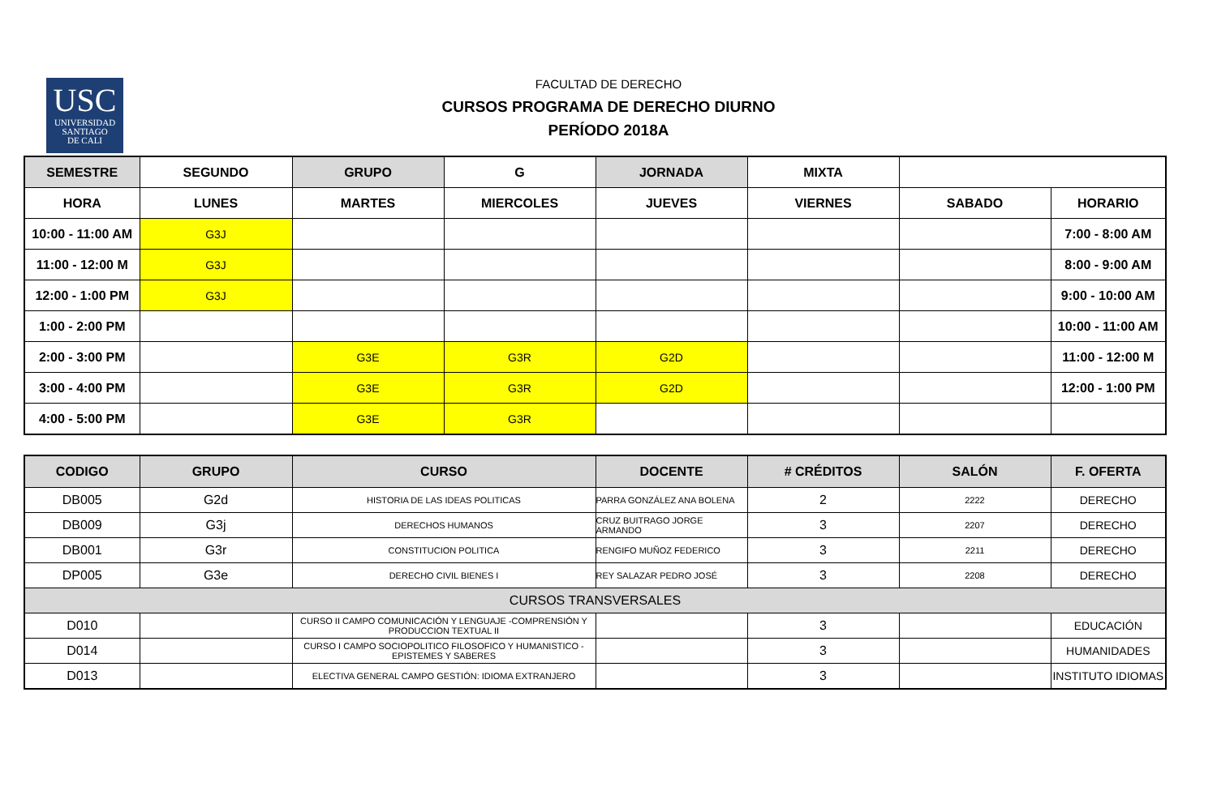USC
UNIVERSIDAD
SANTIAGO
DE CALI
FACULTAD DE DERECHO
CURSOS PROGRAMA DE DERECHO DIURNO
PERÍODO 2018A
| SEMESTRE | SEGUNDO | GRUPO | G | JORNADA | MIXTA | | |
| HORA | LUNES | MARTES | MIERCOLES | JUEVES | VIERNES | SABADO | HORARIO |
| 10:00 - 11:00 AM | G3J | | | | | | 7:00 - 8:00 AM |
| 11:00 - 12:00 M | G3J | | | | | | 8:00 - 9:00 AM |
| 12:00 - 1:00 PM | G3J | | | | | | 9:00 - 10:00 AM |
| 1:00 - 2:00 PM | | | | | | | 10:00 - 11:00 AM |
| 2:00 - 3:00 PM | | G3E | G3R | G2D | | | 11:00 - 12:00 M |
| 3:00 - 4:00 PM | | G3E | G3R | G2D | | | 12:00 - 1:00 PM |
| 4:00 - 5:00 PM | | G3E | G3R | | | | |
| CODIGO | GRUPO | CURSO | DOCENTE | # CRÉDITOS | SALÓN | F. OFERTA |
| DB005 | G2d | HISTORIA DE LAS IDEAS POLITICAS | PARRA GONZÁLEZ ANA BOLENA | 2 | 2222 | DERECHO |
| DB009 | G3j | DERECHOS HUMANOS | CRUZ BUITRAGO JORGE ARMANDO | 3 | 2207 | DERECHO |
| DB001 | G3r | CONSTITUCION POLITICA | RENGIFO MUÑOZ FEDERICO | 3 | 2211 | DERECHO |
| DP005 | G3e | DERECHO CIVIL BIENES I | REY SALAZAR PEDRO JOSÉ | 3 | 2208 | DERECHO |
| CURSOS TRANSVERSALES | | | | | | |
| D010 | | CURSO II CAMPO COMUNICACIÓN Y LENGUAJE -COMPRENSIÓN Y PRODUCCION TEXTUAL II | | 3 | | EDUCACIÓN |
| D014 | | CURSO I CAMPO SOCIOPOLITICO FILOSOFICO Y HUMANISTICO - EPISTEMES Y SABERES | | 3 | | HUMANIDADES |
| D013 | | ELECTIVA GENERAL CAMPO GESTIÓN: IDIOMA EXTRANJERO | | 3 | | INSTITUTO IDIOMAS |